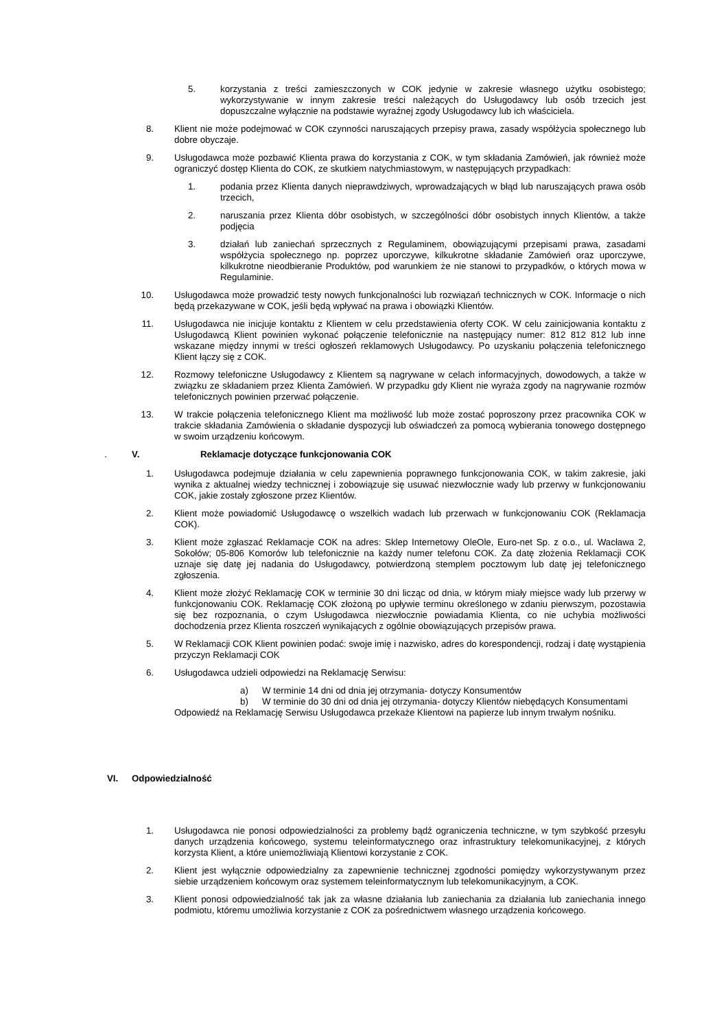5. korzystania z treści zamieszczonych w COK jedynie w zakresie własnego użytku osobistego; wykorzystywanie w innym zakresie treści należących do Usługodawcy lub osób trzecich jest dopuszczalne wyłącznie na podstawie wyraźnej zgody Usługodawcy lub ich właściciela.
8. Klient nie może podejmować w COK czynności naruszających przepisy prawa, zasady współżycia społecznego lub dobre obyczaje.
9. Usługodawca może pozbawić Klienta prawa do korzystania z COK, w tym składania Zamówień, jak również może ograniczyć dostęp Klienta do COK, ze skutkiem natychmiastowym, w następujących przypadkach:
1. podania przez Klienta danych nieprawdziwych, wprowadzających w błąd lub naruszających prawa osób trzecich,
2. naruszania przez Klienta dóbr osobistych, w szczególności dóbr osobistych innych Klientów, a także podjęcia
3. działań lub zaniechań sprzecznych z Regulaminem, obowiązującymi przepisami prawa, zasadami współżycia społecznego np. poprzez uporczywe, kilkukrotne składanie Zamówień oraz uporczywe, kilkukrotne nieodbieranie Produktów, pod warunkiem że nie stanowi to przypadków, o których mowa w Regulaminie.
10. Usługodawca może prowadzić testy nowych funkcjonalności lub rozwiązań technicznych w COK. Informacje o nich będą przekazywane w COK, jeśli będą wpływać na prawa i obowiązki Klientów.
11. Usługodawca nie inicjuje kontaktu z Klientem w celu przedstawienia oferty COK. W celu zainicjowania kontaktu z Usługodawcą Klient powinien wykonać połączenie telefonicznie na następujący numer: 812 812 812 lub inne wskazane między innymi w treści ogłoszeń reklamowych Usługodawcy. Po uzyskaniu połączenia telefonicznego Klient łączy się z COK.
12. Rozmowy telefoniczne Usługodawcy z Klientem są nagrywane w celach informacyjnych, dowodowych, a także w związku ze składaniem przez Klienta Zamówień. W przypadku gdy Klient nie wyraża zgody na nagrywanie rozmów telefonicznych powinien przerwać połączenie.
13. W trakcie połączenia telefonicznego Klient ma możliwość lub może zostać poproszony przez pracownika COK w trakcie składania Zamówienia o składanie dyspozycji lub oświadczeń za pomocą wybierania tonowego dostępnego w swoim urządzeniu końcowym.
. V. Reklamacje dotyczące funkcjonowania COK
1. Usługodawca podejmuje działania w celu zapewnienia poprawnego funkcjonowania COK, w takim zakresie, jaki wynika z aktualnej wiedzy technicznej i zobowiązuje się usuwać niezwłocznie wady lub przerwy w funkcjonowaniu COK, jakie zostały zgłoszone przez Klientów.
2. Klient może powiadomić Usługodawcę o wszelkich wadach lub przerwach w funkcjonowaniu COK (Reklamacja COK).
3. Klient może zgłaszać Reklamacje COK na adres: Sklep Internetowy OleOle, Euro-net Sp. z o.o., ul. Wacława 2, Sokołów; 05-806 Komorów lub telefonicznie na każdy numer telefonu COK. Za datę złożenia Reklamacji COK uznaje się datę jej nadania do Usługodawcy, potwierdzoną stemplem pocztowym lub datę jej telefonicznego zgłoszenia.
4. Klient może złożyć Reklamację COK w terminie 30 dni licząc od dnia, w którym miały miejsce wady lub przerwy w funkcjonowaniu COK. Reklamację COK złożoną po upływie terminu określonego w zdaniu pierwszym, pozostawia się bez rozpoznania, o czym Usługodawca niezwłocznie powiadamia Klienta, co nie uchybia możliwości dochodzenia przez Klienta roszczeń wynikających z ogólnie obowiązujących przepisów prawa.
5. W Reklamacji COK Klient powinien podać: swoje imię i nazwisko, adres do korespondencji, rodzaj i datę wystąpienia przyczyn Reklamacji COK
6. Usługodawca udzieli odpowiedzi na Reklamację Serwisu:
a) W terminie 14 dni od dnia jej otrzymania- dotyczy Konsumentów
b) W terminie do 30 dni od dnia jej otrzymania- dotyczy Klientów niebędących Konsumentami
Odpowiedź na Reklamację Serwisu Usługodawca przekaże Klientowi na papierze lub innym trwałym nośniku.
VI. Odpowiedzialność
1. Usługodawca nie ponosi odpowiedzialności za problemy bądź ograniczenia techniczne, w tym szybkość przesyłu danych urządzenia końcowego, systemu teleinformatycznego oraz infrastruktury telekomunikacyjnej, z których korzysta Klient, a które uniemożliwiają Klientowi korzystanie z COK.
2. Klient jest wyłącznie odpowiedzialny za zapewnienie technicznej zgodności pomiędzy wykorzystywanym przez siebie urządzeniem końcowym oraz systemem teleinformatycznym lub telekomunikacyjnym, a COK.
3. Klient ponosi odpowiedzialność tak jak za własne działania lub zaniechania za działania lub zaniechania innego podmiotu, któremu umożliwia korzystanie z COK za pośrednictwem własnego urządzenia końcowego.